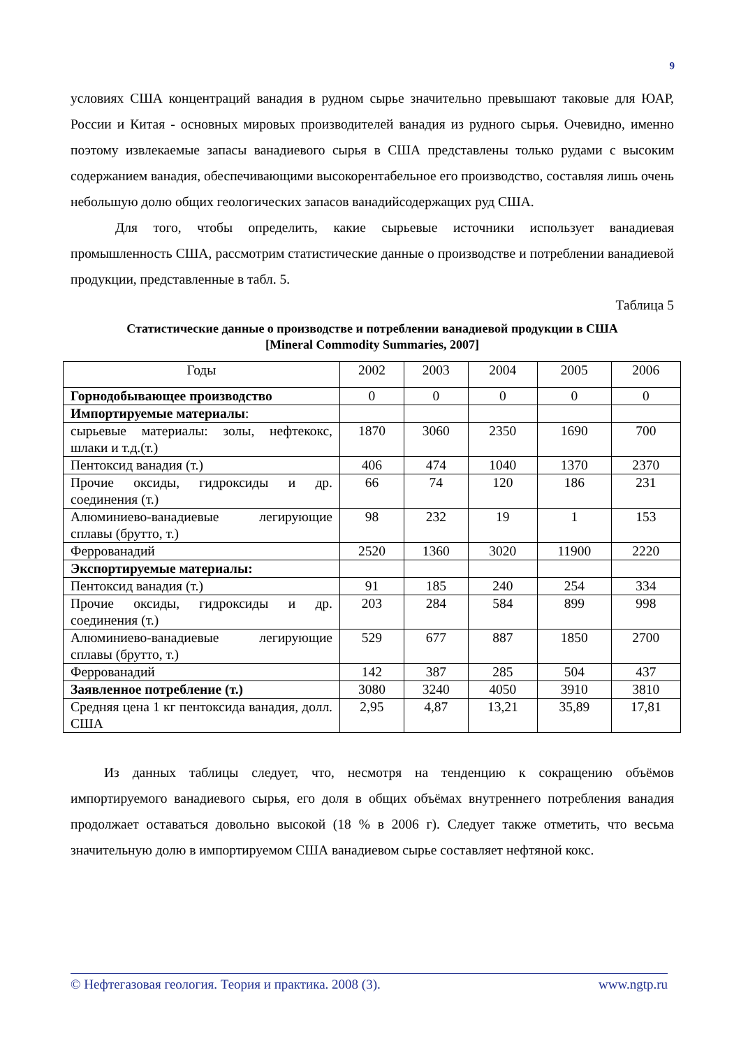9
условиях США концентраций ванадия в рудном сырье значительно превышают таковые для ЮАР, России и Китая - основных мировых производителей ванадия из рудного сырья. Очевидно, именно поэтому извлекаемые запасы ванадиевого сырья в США представлены только рудами с высоким содержанием ванадия, обеспечивающими высокорентабельное его производство, составляя лишь очень небольшую долю общих геологических запасов ванадийсодержащих руд США.
Для того, чтобы определить, какие сырьевые источники использует ванадиевая промышленность США, рассмотрим статистические данные о производстве и потреблении ванадиевой продукции, представленные в табл. 5.
Таблица 5
Статистические данные о производстве и потреблении ванадиевой продукции в США
[Mineral Commodity Summaries, 2007]
| Годы | 2002 | 2003 | 2004 | 2005 | 2006 |
| Горнодобывающее производство | 0 | 0 | 0 | 0 | 0 |
| Импортируемые материалы : | | | | | |
| сырьевые материалы: золы, нефтекокс, шлаки и т.д.(т.) | 1870 | 3060 | 2350 | 1690 | 700 |
| Пентоксид ванадия (т.) | 406 | 474 | 1040 | 1370 | 2370 |
| Прочие оксиды, гидроксиды и др. соединения (т.) | 66 | 74 | 120 | 186 | 231 |
| Алюминиево-ванадиевые легирующие сплавы (брутто, т.) | 98 | 232 | 19 | 1 | 153 |
| Феррованадий | 2520 | 1360 | 3020 | 11900 | 2220 |
| Экспортируемые материалы: | | | | | |
| Пентоксид ванадия (т.) | 91 | 185 | 240 | 254 | 334 |
| Прочие оксиды, гидроксиды и др. соединения (т.) | 203 | 284 | 584 | 899 | 998 |
| Алюминиево-ванадиевые легирующие сплавы (брутто, т.) | 529 | 677 | 887 | 1850 | 2700 |
| Феррованадий | 142 | 387 | 285 | 504 | 437 |
| Заявленное потребление (т.) | 3080 | 3240 | 4050 | 3910 | 3810 |
| Средняя цена 1 кг пентоксида ванадия, долл. США | 2,95 | 4,87 | 13,21 | 35,89 | 17,81 |
Из данных таблицы следует, что, несмотря на тенденцию к сокращению объёмов импортируемого ванадиевого сырья, его доля в общих объёмах внутреннего потребления ванадия продолжает оставаться довольно высокой (18 % в 2006 г). Следует также отметить, что весьма значительную долю в импортируемом США ванадиевом сырье составляет нефтяной кокс.
© Нефтегазовая геология. Теория и практика. 2008 (3). www.ngtp.ru